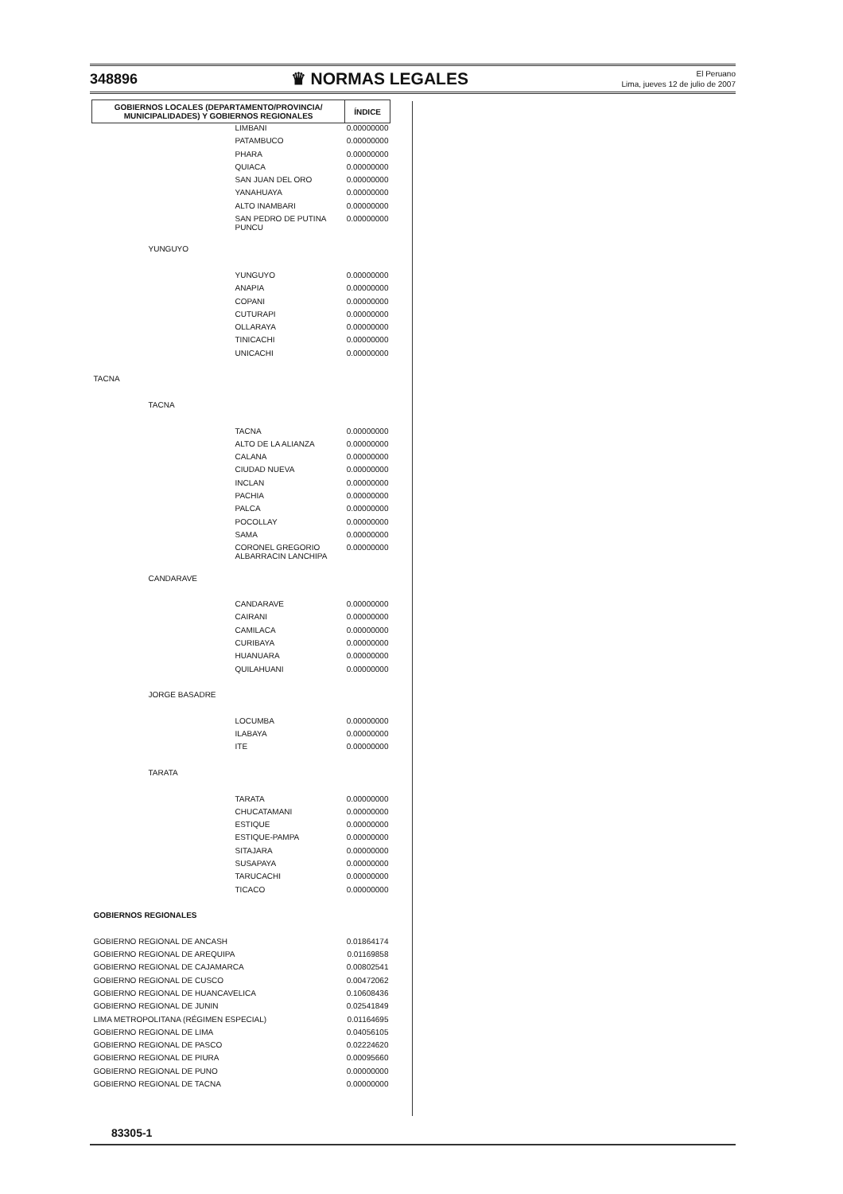348896 ♛ NORMAS LEGALES El Peruano
Lima, jueves 12 de julio de 2007
| GOBIERNOS LOCALES (DEPARTAMENTO/PROVINCIA/ MUNICIPALIDADES) Y GOBIERNOS REGIONALES | | | ÍNDICE |
| --- | --- | --- | --- |
| | | LIMBANI | 0.00000000 |
| | | PATAMBUCO | 0.00000000 |
| | | PHARA | 0.00000000 |
| | | QUIACA | 0.00000000 |
| | | SAN JUAN DEL ORO | 0.00000000 |
| | | YANAHUAYA | 0.00000000 |
| | | ALTO INAMBARI | 0.00000000 |
| | | SAN PEDRO DE PUTINA PUNCU | 0.00000000 |
| | YUNGUYO | | |
| | | YUNGUYO | 0.00000000 |
| | | ANAPIA | 0.00000000 |
| | | COPANI | 0.00000000 |
| | | CUTURAPI | 0.00000000 |
| | | OLLARAYA | 0.00000000 |
| | | TINICACHI | 0.00000000 |
| | | UNICACHI | 0.00000000 |
| TACNA | | | |
| | TACNA | | |
| | | TACNA | 0.00000000 |
| | | ALTO DE LA ALIANZA | 0.00000000 |
| | | CALANA | 0.00000000 |
| | | CIUDAD NUEVA | 0.00000000 |
| | | INCLAN | 0.00000000 |
| | | PACHIA | 0.00000000 |
| | | PALCA | 0.00000000 |
| | | POCOLLAY | 0.00000000 |
| | | SAMA | 0.00000000 |
| | | CORONEL GREGORIO ALBARRACIN LANCHIPA | 0.00000000 |
| | CANDARAVE | | |
| | | CANDARAVE | 0.00000000 |
| | | CAIRANI | 0.00000000 |
| | | CAMILACA | 0.00000000 |
| | | CURIBAYA | 0.00000000 |
| | | HUANUARA | 0.00000000 |
| | | QUILAHUANI | 0.00000000 |
| | JORGE BASADRE | | |
| | | LOCUMBA | 0.00000000 |
| | | ILABAYA | 0.00000000 |
| | | ITE | 0.00000000 |
| | TARATA | | |
| | | TARATA | 0.00000000 |
| | | CHUCATAMANI | 0.00000000 |
| | | ESTIQUE | 0.00000000 |
| | | ESTIQUE-PAMPA | 0.00000000 |
| | | SITAJARA | 0.00000000 |
| | | SUSAPAYA | 0.00000000 |
| | | TARUCACHI | 0.00000000 |
| | | TICACO | 0.00000000 |
| GOBIERNOS REGIONALES | | | |
| GOBIERNO REGIONAL DE ANCASH | | | 0.01864174 |
| GOBIERNO REGIONAL DE AREQUIPA | | | 0.01169858 |
| GOBIERNO REGIONAL DE CAJAMARCA | | | 0.00802541 |
| GOBIERNO REGIONAL DE CUSCO | | | 0.00472062 |
| GOBIERNO REGIONAL DE HUANCAVELICA | | | 0.10608436 |
| GOBIERNO REGIONAL DE JUNIN | | | 0.02541849 |
| LIMA METROPOLITANA (RÉGIMEN ESPECIAL) | | | 0.01164695 |
| GOBIERNO REGIONAL DE LIMA | | | 0.04056105 |
| GOBIERNO REGIONAL DE PASCO | | | 0.02224620 |
| GOBIERNO REGIONAL DE PIURA | | | 0.00095660 |
| GOBIERNO REGIONAL DE PUNO | | | 0.00000000 |
| GOBIERNO REGIONAL DE TACNA | | | 0.00000000 |
83305-1